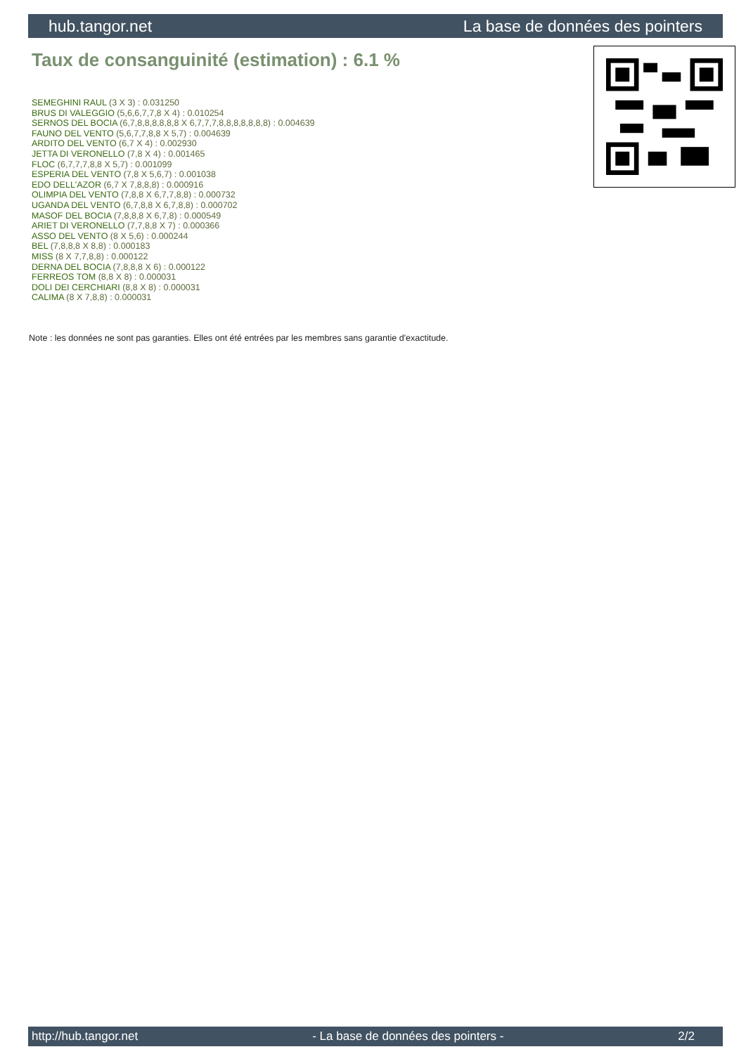hub.tangor.net La base de données des pointers
Taux de consanguinité (estimation) : 6.1 %
SEMEGHINI RAUL (3 X 3) : 0.031250
BRUS DI VALEGGIO (5,6,6,7,7,8 X 4) : 0.010254
SERNOS DEL BOCIA (6,7,8,8,8,8,8,8 X 6,7,7,7,8,8,8,8,8,8,8) : 0.004639
FAUNO DEL VENTO (5,6,7,7,8,8 X 5,7) : 0.004639
ARDITO DEL VENTO (6,7 X 4) : 0.002930
JETTA DI VERONELLO (7,8 X 4) : 0.001465
FLOC (6,7,7,7,8,8 X 5,7) : 0.001099
ESPERIA DEL VENTO (7,8 X 5,6,7) : 0.001038
EDO DELL'AZOR (6,7 X 7,8,8,8) : 0.000916
OLIMPIA DEL VENTO (7,8,8 X 6,7,7,8,8) : 0.000732
UGANDA DEL VENTO (6,7,8,8 X 6,7,8,8) : 0.000702
MASOF DEL BOCIA (7,8,8,8 X 6,7,8) : 0.000549
ARIET DI VERONELLO (7,7,8,8 X 7) : 0.000366
ASSO DEL VENTO (8 X 5,6) : 0.000244
BEL (7,8,8,8 X 8,8) : 0.000183
MISS (8 X 7,7,8,8) : 0.000122
DERNA DEL BOCIA (7,8,8,8 X 6) : 0.000122
FERREOS TOM (8,8 X 8) : 0.000031
DOLI DEI CERCHIARI (8,8 X 8) : 0.000031
CALIMA (8 X 7,8,8) : 0.000031
Note : les données ne sont pas garanties. Elles ont été entrées par les membres sans garantie d'exactitude.
http://hub.tangor.net - La base de données des pointers - 2/2